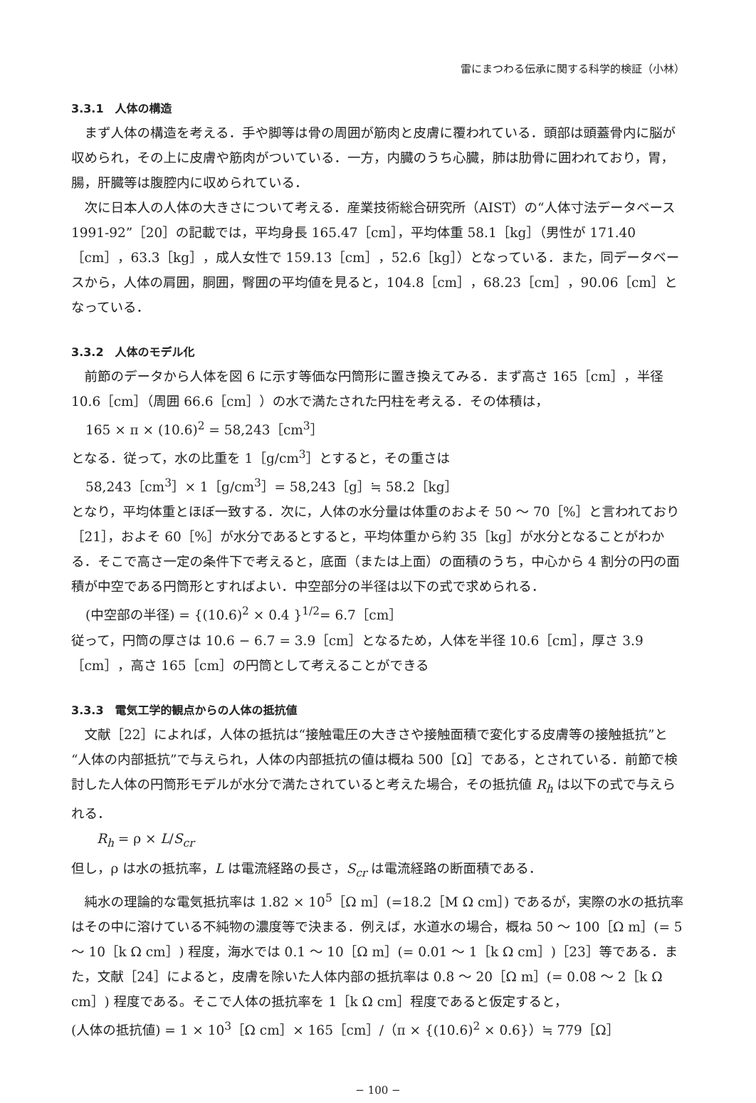雷にまつわる伝承に関する科学的検証（小林）
3.3.1　人体の構造
まず人体の構造を考える．手や脚等は骨の周囲が筋肉と皮膚に覆われている．頭部は頭蓋骨内に脳が収められ，その上に皮膚や筋肉がついている．一方，内臓のうち心臓，肺は肋骨に囲われており，胃，腸，肝臓等は腹腔内に収められている．
次に日本人の人体の大きさについて考える．産業技術総合研究所（AIST）の“人体寸法データベース 1991-92”［20］の記載では，平均身長 165.47［cm］，平均体重 58.1［kg］（男性が 171.40［cm］，63.3［kg］，成人女性で 159.13［cm］，52.6［kg］）となっている．また，同データベースから，人体の肩囲，胴囲，臀囲の平均値を見ると，104.8［cm］，68.23［cm］，90.06［cm］となっている．
3.3.2　人体のモデル化
前節のデータから人体を図 6 に示す等価な円筒形に置き換えてみる．まず高さ 165［cm］，半径 10.6［cm］（周囲 66.6［cm］）の水で満たされた円柱を考える．その体積は，
165 × π × (10.6)<sup>2</sup> = 58,243［cm<sup>3</sup>］
となる．従って，水の比重を 1［g/cm<sup>3</sup>］とすると，その重さは
58,243［cm<sup>3</sup>］× 1［g/cm<sup>3</sup>］= 58,243［g］≒ 58.2［kg］
となり，平均体重とほぼ一致する．次に，人体の水分量は体重のおよそ 50 ～ 70［%］と言われており［21］，およそ 60［%］が水分であるとすると，平均体重から約 35［kg］が水分となることがわかる．そこで高さ一定の条件下で考えると，底面（または上面）の面積のうち，中心から 4 割分の円の面積が中空である円筒形とすればよい．中空部分の半径は以下の式で求められる．
(中空部の半径) = {(10.6)<sup>2</sup> × 0.4 }<sup>1/2</sup>= 6.7［cm］
従って，円筒の厚さは 10.6 − 6.7 = 3.9［cm］となるため，人体を半径 10.6［cm］，厚さ 3.9［cm］，高さ 165［cm］の円筒として考えることができる
3.3.3　電気工学的観点からの人体の抵抗値
文献［22］によれば，人体の抵抗は“接触電圧の大きさや接触面積で変化する皮膚等の接触抵抗”と“人体の内部抵抗”で与えられ，人体の内部抵抗の値は概ね 500［Ω］である，とされている．前節で検討した人体の円筒形モデルが水分で満たされていると考えた場合，その抵抗値 R<sub>h</sub> は以下の式で与えられる．
R<sub>h</sub> = ρ × L/S<sub>cr</sub>
但し，ρ は水の抵抗率，L は電流経路の長さ，S<sub>cr</sub> は電流経路の断面積である．
純水の理論的な電気抵抗率は 1.82 × 10<sup>5</sup>［Ω m］(=18.2［M Ω cm］) であるが，実際の水の抵抗率はその中に溶けている不純物の濃度等で決まる．例えば，水道水の場合，概ね 50 ～ 100［Ω m］(= 5 ～ 10［k Ω cm］) 程度，海水では 0.1 ～ 10［Ω m］(= 0.01 ～ 1［k Ω cm］)［23］等である．また，文献［24］によると，皮膚を除いた人体内部の抵抗率は 0.8 ～ 20［Ω m］(= 0.08 ～ 2［k Ω cm］) 程度である。そこで人体の抵抗率を 1［k Ω cm］程度であると仮定すると，
(人体の抵抗値) = 1 × 10<sup>3</sup>［Ω cm］× 165［cm］/（π × {(10.6)<sup>2</sup> × 0.6}）≒ 779［Ω］
− 100 −